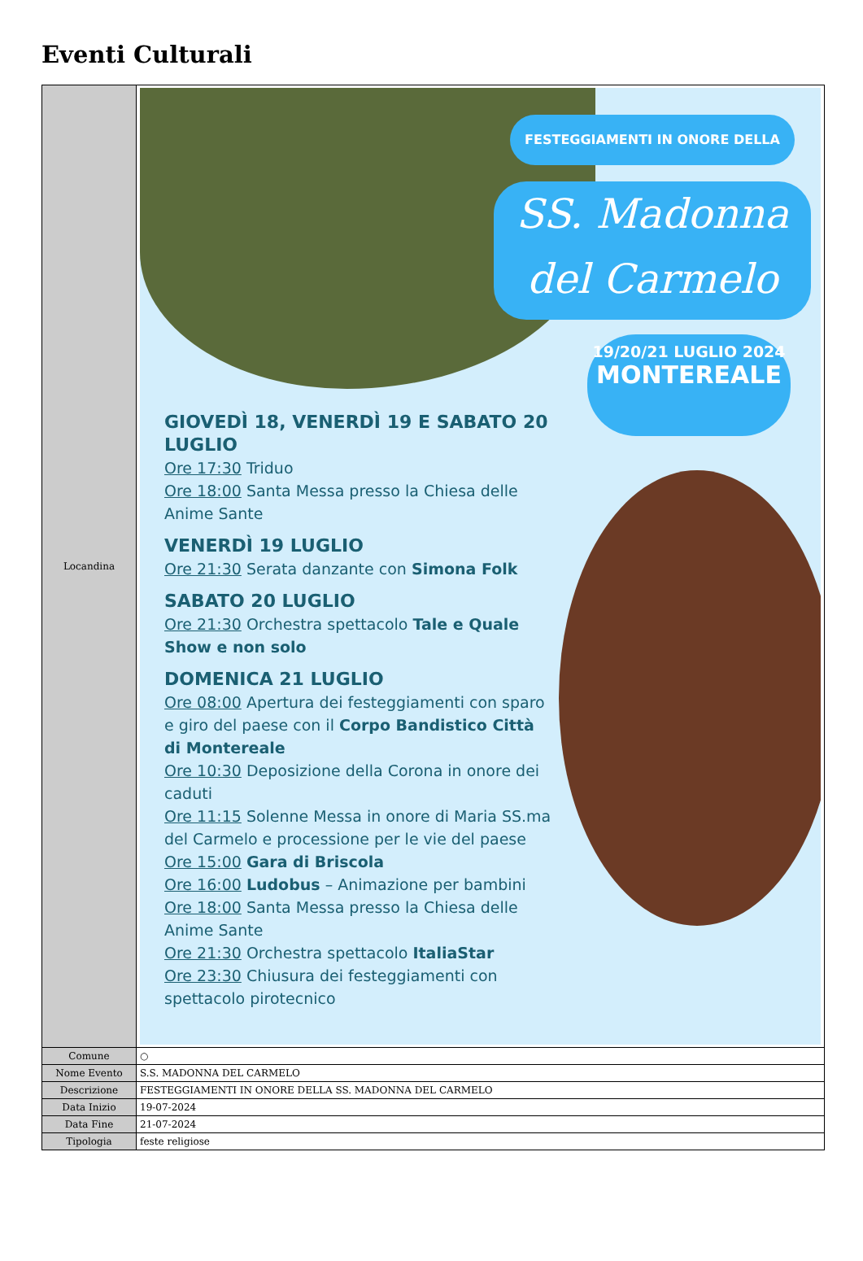Eventi Culturali
| Locandina | FESTEGGIAMENTI IN ONORE DELLA SS. Madonna del Carmelo 19/20/21 LUGLIO 2024 MONTEREALE GIOVEDÌ 18, VENERDÌ 19 E SABATO 20 LUGLIO Ore 17:30 Triduo Ore 18:00 Santa Messa presso la Chiesa delle Anime Sante VENERDÌ 19 LUGLIO Ore 21:30 Serata danzante con Simona Folk SABATO 20 LUGLIO Ore 21:30 Orchestra spettacolo Tale e Quale Show e non solo DOMENICA 21 LUGLIO Ore 08:00 Apertura dei festeggiamenti con sparo e giro del paese con il Corpo Bandistico Città di Montereale Ore 10:30 Deposizione della Corona in onore dei caduti Ore 11:15 Solenne Messa in onore di Maria SS.ma del Carmelo e processione per le vie del paese Ore 15:00 Gara di Briscola Ore 16:00 Ludobus – Animazione per bambini Ore 18:00 Santa Messa presso la Chiesa delle Anime Sante Ore 21:30 Orchestra spettacolo ItaliaStar Ore 23:30 Chiusura dei festeggiamenti con spettacolo pirotecnico |
| Comune | ○ |
| Nome Evento | S.S. MADONNA DEL CARMELO |
| Descrizione | FESTEGGIAMENTI IN ONORE DELLA SS. MADONNA DEL CARMELO |
| Data Inizio | 19-07-2024 |
| Data Fine | 21-07-2024 |
| Tipologia | feste religiose |